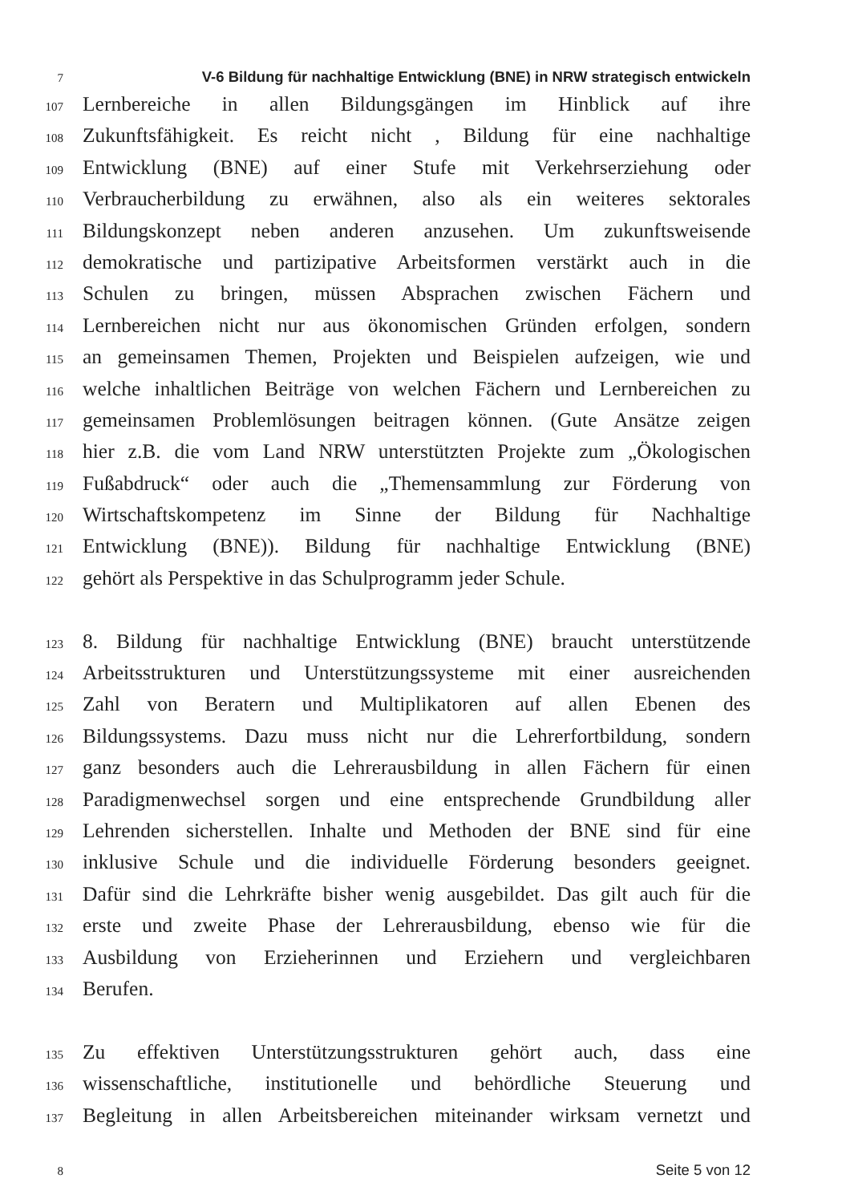7
V-6 Bildung für nachhaltige Entwicklung (BNE) in NRW strategisch entwickeln
107
Lernbereiche in allen Bildungsgängen im Hinblick auf ihre
108
Zukunftsfähigkeit. Es reicht nicht , Bildung für eine nachhaltige
109
Entwicklung (BNE) auf einer Stufe mit Verkehrserziehung oder
110
Verbraucherbildung zu erwähnen, also als ein weiteres sektorales
111
Bildungskonzept neben anderen anzusehen. Um zukunftsweisende
112
demokratische und partizipative Arbeitsformen verstärkt auch in die
113
Schulen zu bringen, müssen Absprachen zwischen Fächern und
114
Lernbereichen nicht nur aus ökonomischen Gründen erfolgen, sondern
115
an gemeinsamen Themen, Projekten und Beispielen aufzeigen, wie und
116
welche inhaltlichen Beiträge von welchen Fächern und Lernbereichen zu
117
gemeinsamen Problemlösungen beitragen können. (Gute Ansätze zeigen
118
hier z.B. die vom Land NRW unterstützten Projekte zum „Ökologischen
119
Fußabdruck“ oder auch die „Themensammlung zur Förderung von
120
Wirtschaftskompetenz im Sinne der Bildung für Nachhaltige
121
Entwicklung (BNE)). Bildung für nachhaltige Entwicklung (BNE)
122
gehört als Perspektive in das Schulprogramm jeder Schule.
123
8. Bildung für nachhaltige Entwicklung (BNE) braucht unterstützende
124
Arbeitsstrukturen und Unterstützungssysteme mit einer ausreichenden
125
Zahl von Beratern und Multiplikatoren auf allen Ebenen des
126
Bildungssystems. Dazu muss nicht nur die Lehrerfortbildung, sondern
127
ganz besonders auch die Lehrerausbildung in allen Fächern für einen
128
Paradigmenwechsel sorgen und eine entsprechende Grundbildung aller
129
Lehrenden sicherstellen. Inhalte und Methoden der BNE sind für eine
130
inklusive Schule und die individuelle Förderung besonders geeignet.
131
Dafür sind die Lehrkräfte bisher wenig ausgebildet. Das gilt auch für die
132
erste und zweite Phase der Lehrerausbildung, ebenso wie für die
133
Ausbildung von Erzieherinnen und Erziehern und vergleichbaren
134
Berufen.
135
Zu effektiven Unterstützungsstrukturen gehört auch, dass eine
136
wissenschaftliche, institutionelle und behördliche Steuerung und
137
Begleitung in allen Arbeitsbereichen miteinander wirksam vernetzt und
8
Seite 5 von 12